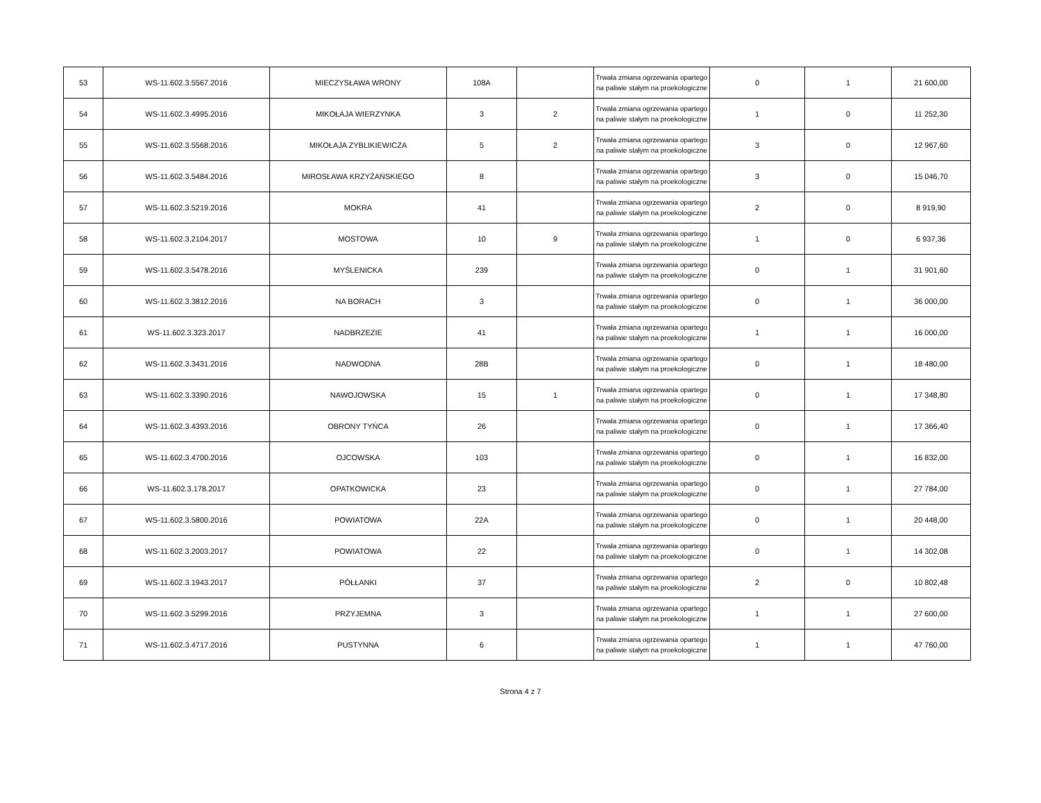| 53 | WS-11.602.3.5567.2016 | MIECZYSŁAWA WRONY | 108A | | Trwała zmiana ogrzewania opartego na paliwie stałym na proekologiczne | 0 | 1 | 21 600,00 |
| 54 | WS-11.602.3.4995.2016 | MIKOŁAJA WIERZYNKA | 3 | 2 | Trwała zmiana ogrzewania opartego na paliwie stałym na proekologiczne | 1 | 0 | 11 252,30 |
| 55 | WS-11.602.3.5568.2016 | MIKOŁAJA ZYBLIKIEWICZA | 5 | 2 | Trwała zmiana ogrzewania opartego na paliwie stałym na proekologiczne | 3 | 0 | 12 967,60 |
| 56 | WS-11.602.3.5484.2016 | MIROSŁAWA KRZYŻAŃSKIEGO | 8 | | Trwała zmiana ogrzewania opartego na paliwie stałym na proekologiczne | 3 | 0 | 15 046,70 |
| 57 | WS-11.602.3.5219.2016 | MOKRA | 41 | | Trwała zmiana ogrzewania opartego na paliwie stałym na proekologiczne | 2 | 0 | 8 919,90 |
| 58 | WS-11.602.3.2104.2017 | MOSTOWA | 10 | 9 | Trwała zmiana ogrzewania opartego na paliwie stałym na proekologiczne | 1 | 0 | 6 937,36 |
| 59 | WS-11.602.3.5478.2016 | MYŚLENICKA | 239 | | Trwała zmiana ogrzewania opartego na paliwie stałym na proekologiczne | 0 | 1 | 31 901,60 |
| 60 | WS-11.602.3.3812.2016 | NA BORACH | 3 | | Trwała zmiana ogrzewania opartego na paliwie stałym na proekologiczne | 0 | 1 | 36 000,00 |
| 61 | WS-11.602.3.323.2017 | NADBRZEZIE | 41 | | Trwała zmiana ogrzewania opartego na paliwie stałym na proekologiczne | 1 | 1 | 16 000,00 |
| 62 | WS-11.602.3.3431.2016 | NADWODNA | 28B | | Trwała zmiana ogrzewania opartego na paliwie stałym na proekologiczne | 0 | 1 | 18 480,00 |
| 63 | WS-11.602.3.3390.2016 | NAWOJOWSKA | 15 | 1 | Trwała zmiana ogrzewania opartego na paliwie stałym na proekologiczne | 0 | 1 | 17 348,80 |
| 64 | WS-11.602.3.4393.2016 | OBRONY TYŃCA | 26 | | Trwała zmiana ogrzewania opartego na paliwie stałym na proekologiczne | 0 | 1 | 17 366,40 |
| 65 | WS-11.602.3.4700.2016 | OJCOWSKA | 103 | | Trwała zmiana ogrzewania opartego na paliwie stałym na proekologiczne | 0 | 1 | 16 832,00 |
| 66 | WS-11.602.3.178.2017 | OPATKOWICKA | 23 | | Trwała zmiana ogrzewania opartego na paliwie stałym na proekologiczne | 0 | 1 | 27 784,00 |
| 67 | WS-11.602.3.5800.2016 | POWIATOWA | 22A | | Trwała zmiana ogrzewania opartego na paliwie stałym na proekologiczne | 0 | 1 | 20 448,00 |
| 68 | WS-11.602.3.2003.2017 | POWIATOWA | 22 | | Trwała zmiana ogrzewania opartego na paliwie stałym na proekologiczne | 0 | 1 | 14 302,08 |
| 69 | WS-11.602.3.1943.2017 | PÓŁŁANKI | 37 | | Trwała zmiana ogrzewania opartego na paliwie stałym na proekologiczne | 2 | 0 | 10 802,48 |
| 70 | WS-11.602.3.5299.2016 | PRZYJEMNA | 3 | | Trwała zmiana ogrzewania opartego na paliwie stałym na proekologiczne | 1 | 1 | 27 600,00 |
| 71 | WS-11.602.3.4717.2016 | PUSTYNNA | 6 | | Trwała zmiana ogrzewania opartego na paliwie stałym na proekologiczne | 1 | 1 | 47 760,00 |
Strona 4 z 7